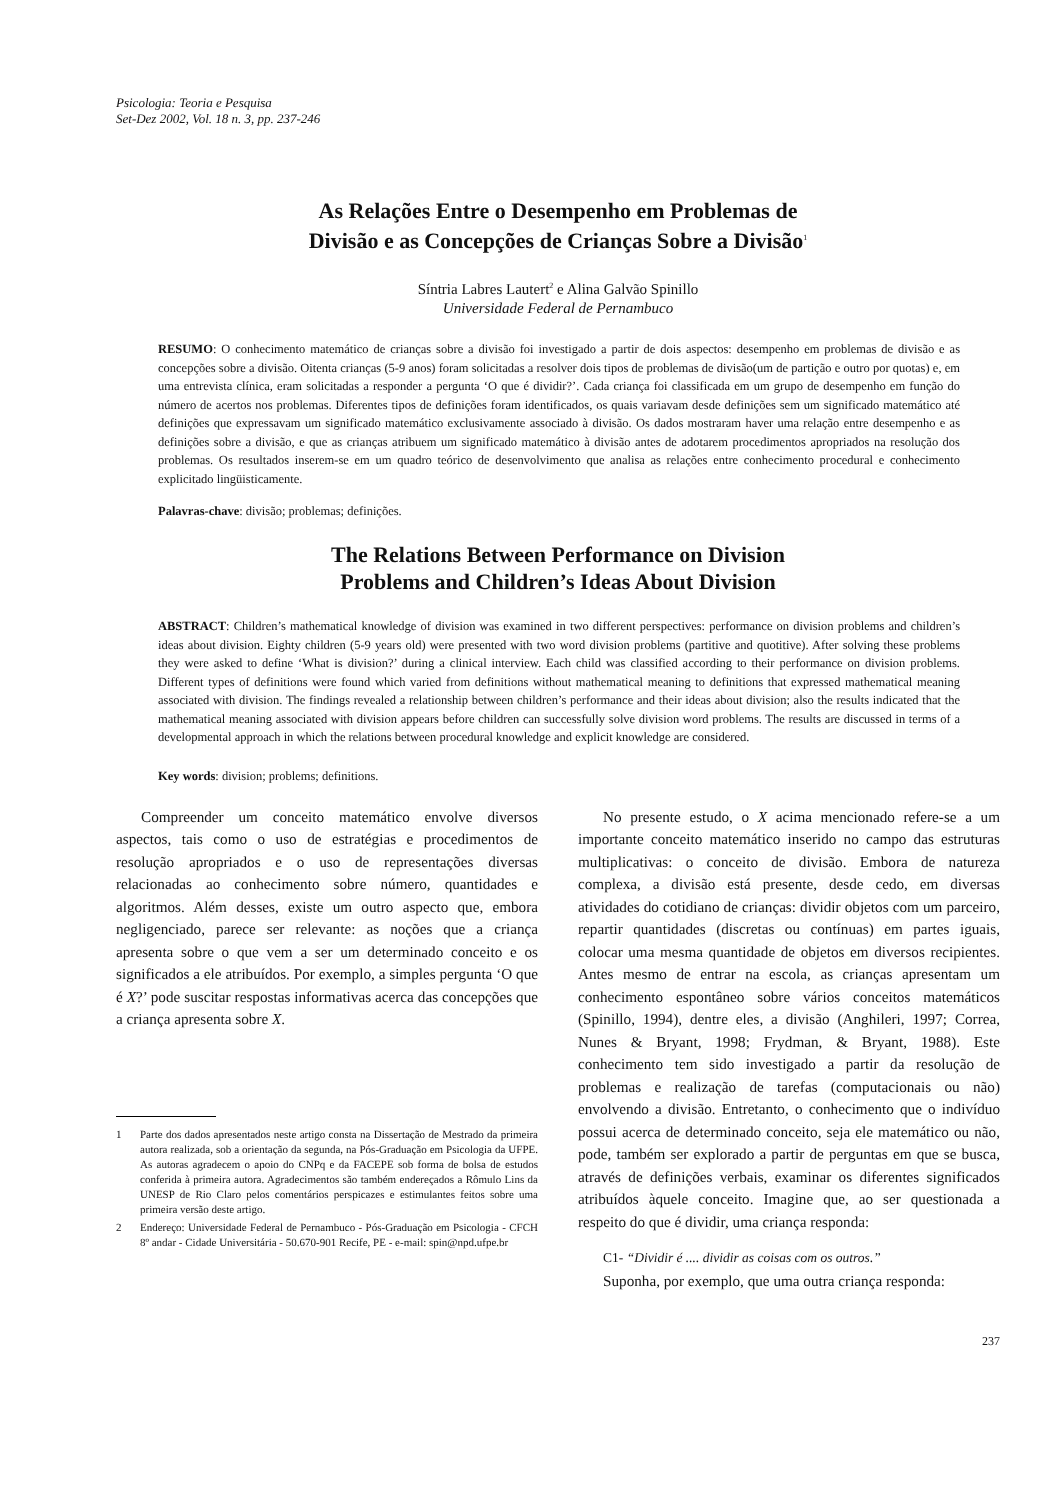Psicologia: Teoria e Pesquisa
Set-Dez 2002, Vol. 18 n. 3, pp. 237-246
As Relações Entre o Desempenho em Problemas de
Divisão e as Concepções de Crianças Sobre a Divisão<sup>1</sup>
Síntria Labres Lautert<sup>2</sup> e Alina Galvão Spinillo
Universidade Federal de Pernambuco
RESUMO: O conhecimento matemático de crianças sobre a divisão foi investigado a partir de dois aspectos: desempenho em problemas de divisão e as concepções sobre a divisão. Oitenta crianças (5-9 anos) foram solicitadas a resolver dois tipos de problemas de divisão(um de partição e outro por quotas) e, em uma entrevista clínica, eram solicitadas a responder a pergunta ‘O que é dividir?’. Cada criança foi classificada em um grupo de desempenho em função do número de acertos nos problemas. Diferentes tipos de definições foram identificados, os quais variavam desde definições sem um significado matemático até definições que expressavam um significado matemático exclusivamente associado à divisão. Os dados mostraram haver uma relação entre desempenho e as definições sobre a divisão, e que as crianças atribuem um significado matemático à divisão antes de adotarem procedimentos apropriados na resolução dos problemas. Os resultados inserem-se em um quadro teórico de desenvolvimento que analisa as relações entre conhecimento procedural e conhecimento explicitado lingüisticamente.
Palavras-chave: divisão; problemas; definições.
The Relations Between Performance on Division
Problems and Children’s Ideas About Division
ABSTRACT: Children’s mathematical knowledge of division was examined in two different perspectives: performance on division problems and children’s ideas about division. Eighty children (5-9 years old) were presented with two word division problems (partitive and quotitive). After solving these problems they were asked to define ‘What is division?’ during a clinical interview. Each child was classified according to their performance on division problems. Different types of definitions were found which varied from definitions without mathematical meaning to definitions that expressed mathematical meaning associated with division. The findings revealed a relationship between children’s performance and their ideas about division; also the results indicated that the mathematical meaning associated with division appears before children can successfully solve division word problems. The results are discussed in terms of a developmental approach in which the relations between procedural knowledge and explicit knowledge are considered.
Key words: division; problems; definitions.
Compreender um conceito matemático envolve diversos aspectos, tais como o uso de estratégias e procedimentos de resolução apropriados e o uso de representações diversas relacionadas ao conhecimento sobre número, quantidades e algoritmos. Além desses, existe um outro aspecto que, embora negligenciado, parece ser relevante: as noções que a criança apresenta sobre o que vem a ser um determinado conceito e os significados a ele atribuídos. Por exemplo, a simples pergunta ‘O que é X?’ pode suscitar respostas informativas acerca das concepções que a criança apresenta sobre X.
1 Parte dos dados apresentados neste artigo consta na Dissertação de Mestrado da primeira autora realizada, sob a orientação da segunda, na Pós-Graduação em Psicologia da UFPE. As autoras agradecem o apoio do CNPq e da FACEPE sob forma de bolsa de estudos conferida à primeira autora. Agradecimentos são também endereçados a Rômulo Lins da UNESP de Rio Claro pelos comentários perspicazes e estimulantes feitos sobre uma primeira versão deste artigo.
2 Endereço: Universidade Federal de Pernambuco - Pós-Graduação em Psicologia - CFCH 8º andar - Cidade Universitária - 50.670-901 Recife, PE - e-mail: spin@npd.ufpe.br
No presente estudo, o X acima mencionado refere-se a um importante conceito matemático inserido no campo das estruturas multiplicativas: o conceito de divisão. Embora de natureza complexa, a divisão está presente, desde cedo, em diversas atividades do cotidiano de crianças: dividir objetos com um parceiro, repartir quantidades (discretas ou contínuas) em partes iguais, colocar uma mesma quantidade de objetos em diversos recipientes. Antes mesmo de entrar na escola, as crianças apresentam um conhecimento espontâneo sobre vários conceitos matemáticos (Spinillo, 1994), dentre eles, a divisão (Anghileri, 1997; Correa, Nunes & Bryant, 1998; Frydman, & Bryant, 1988). Este conhecimento tem sido investigado a partir da resolução de problemas e realização de tarefas (computacionais ou não) envolvendo a divisão. Entretanto, o conhecimento que o indivíduo possui acerca de determinado conceito, seja ele matemático ou não, pode, também ser explorado a partir de perguntas em que se busca, através de definições verbais, examinar os diferentes significados atribuídos àquele conceito. Imagine que, ao ser questionada a respeito do que é dividir, uma criança responda:
C1- “Dividir é .... dividir as coisas com os outros.”
Suponha, por exemplo, que uma outra criança responda:
237